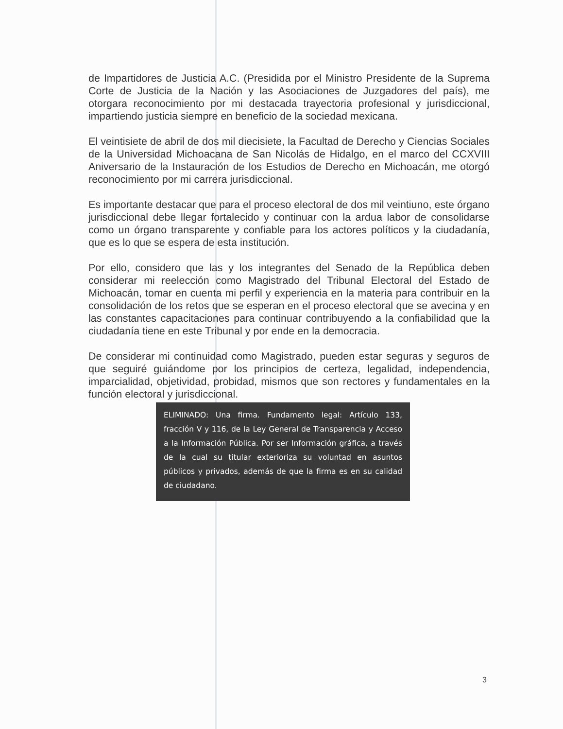de Impartidores de Justicia A.C. (Presidida por el Ministro Presidente de la Suprema Corte de Justicia de la Nación y las Asociaciones de Juzgadores del país), me otorgara reconocimiento por mi destacada trayectoria profesional y jurisdiccional, impartiendo justicia siempre en beneficio de la sociedad mexicana.
El veintisiete de abril de dos mil diecisiete, la Facultad de Derecho y Ciencias Sociales de la Universidad Michoacana de San Nicolás de Hidalgo, en el marco del CCXVIII Aniversario de la Instauración de los Estudios de Derecho en Michoacán, me otorgó reconocimiento por mi carrera jurisdiccional.
Es importante destacar que para el proceso electoral de dos mil veintiuno, este órgano jurisdiccional debe llegar fortalecido y continuar con la ardua labor de consolidarse como un órgano transparente y confiable para los actores políticos y la ciudadanía, que es lo que se espera de esta institución.
Por ello, considero que las y los integrantes del Senado de la República deben considerar mi reelección como Magistrado del Tribunal Electoral del Estado de Michoacán, tomar en cuenta mi perfil y experiencia en la materia para contribuir en la consolidación de los retos que se esperan en el proceso electoral que se avecina y en las constantes capacitaciones para continuar contribuyendo a la confiabilidad que la ciudadanía tiene en este Tribunal y por ende en la democracia.
De considerar mi continuidad como Magistrado, pueden estar seguras y seguros de que seguiré guiándome por los principios de certeza, legalidad, independencia, imparcialidad, objetividad, probidad, mismos que son rectores y fundamentales en la función electoral y jurisdiccional.
ELIMINADO: Una firma. Fundamento legal: Artículo 133, fracción V y 116, de la Ley General de Transparencia y Acceso a la Información Pública. Por ser Información gráfica, a través de la cual su titular exterioriza su voluntad en asuntos públicos y privados, además de que la firma es en su calidad de ciudadano.
3